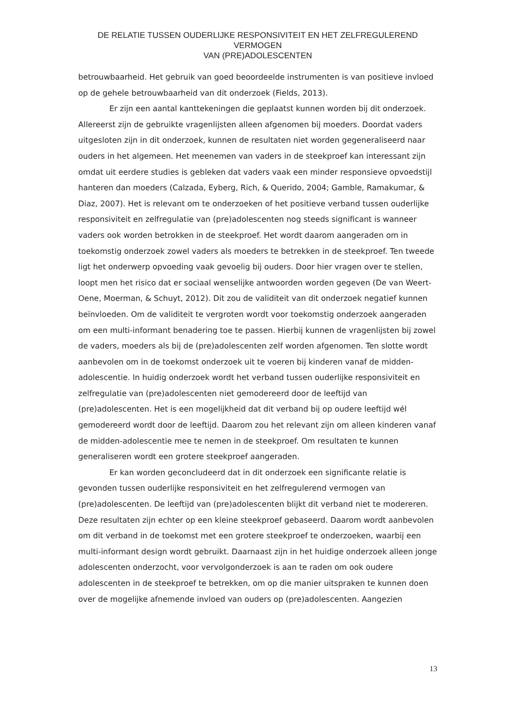DE RELATIE TUSSEN OUDERLIJKE RESPONSIVITEIT EN HET ZELFREGULEREND VERMOGEN
VAN (PRE)ADOLESCENTEN
betrouwbaarheid. Het gebruik van goed beoordeelde instrumenten is van positieve invloed op de gehele betrouwbaarheid van dit onderzoek (Fields, 2013).
Er zijn een aantal kanttekeningen die geplaatst kunnen worden bij dit onderzoek. Allereerst zijn de gebruikte vragenlijsten alleen afgenomen bij moeders. Doordat vaders uitgesloten zijn in dit onderzoek, kunnen de resultaten niet worden gegeneraliseerd naar ouders in het algemeen. Het meenemen van vaders in de steekproef kan interessant zijn omdat uit eerdere studies is gebleken dat vaders vaak een minder responsieve opvoedstijl hanteren dan moeders (Calzada, Eyberg, Rich, & Querido, 2004; Gamble, Ramakumar, & Diaz, 2007). Het is relevant om te onderzoeken of het positieve verband tussen ouderlijke responsiviteit en zelfregulatie van (pre)adolescenten nog steeds significant is wanneer vaders ook worden betrokken in de steekproef. Het wordt daarom aangeraden om in toekomstig onderzoek zowel vaders als moeders te betrekken in de steekproef. Ten tweede ligt het onderwerp opvoeding vaak gevoelig bij ouders. Door hier vragen over te stellen, loopt men het risico dat er sociaal wenselijke antwoorden worden gegeven (De van Weert-Oene, Moerman, & Schuyt, 2012). Dit zou de validiteit van dit onderzoek negatief kunnen beïnvloeden. Om de validiteit te vergroten wordt voor toekomstig onderzoek aangeraden om een multi-informant benadering toe te passen. Hierbij kunnen de vragenlijsten bij zowel de vaders, moeders als bij de (pre)adolescenten zelf worden afgenomen. Ten slotte wordt aanbevolen om in de toekomst onderzoek uit te voeren bij kinderen vanaf de midden-adolescentie. In huidig onderzoek wordt het verband tussen ouderlijke responsiviteit en zelfregulatie van (pre)adolescenten niet gemodereerd door de leeftijd van (pre)adolescenten. Het is een mogelijkheid dat dit verband bij op oudere leeftijd wél gemodereerd wordt door de leeftijd. Daarom zou het relevant zijn om alleen kinderen vanaf de midden-adolescentie mee te nemen in de steekproef. Om resultaten te kunnen generaliseren wordt een grotere steekproef aangeraden.
Er kan worden geconcludeerd dat in dit onderzoek een significante relatie is gevonden tussen ouderlijke responsiviteit en het zelfregulerend vermogen van (pre)adolescenten. De leeftijd van (pre)adolescenten blijkt dit verband niet te modereren. Deze resultaten zijn echter op een kleine steekproef gebaseerd. Daarom wordt aanbevolen om dit verband in de toekomst met een grotere steekproef te onderzoeken, waarbij een multi-informant design wordt gebruikt. Daarnaast zijn in het huidige onderzoek alleen jonge adolescenten onderzocht, voor vervolgonderzoek is aan te raden om ook oudere adolescenten in de steekproef te betrekken, om op die manier uitspraken te kunnen doen over de mogelijke afnemende invloed van ouders op (pre)adolescenten. Aangezien
13